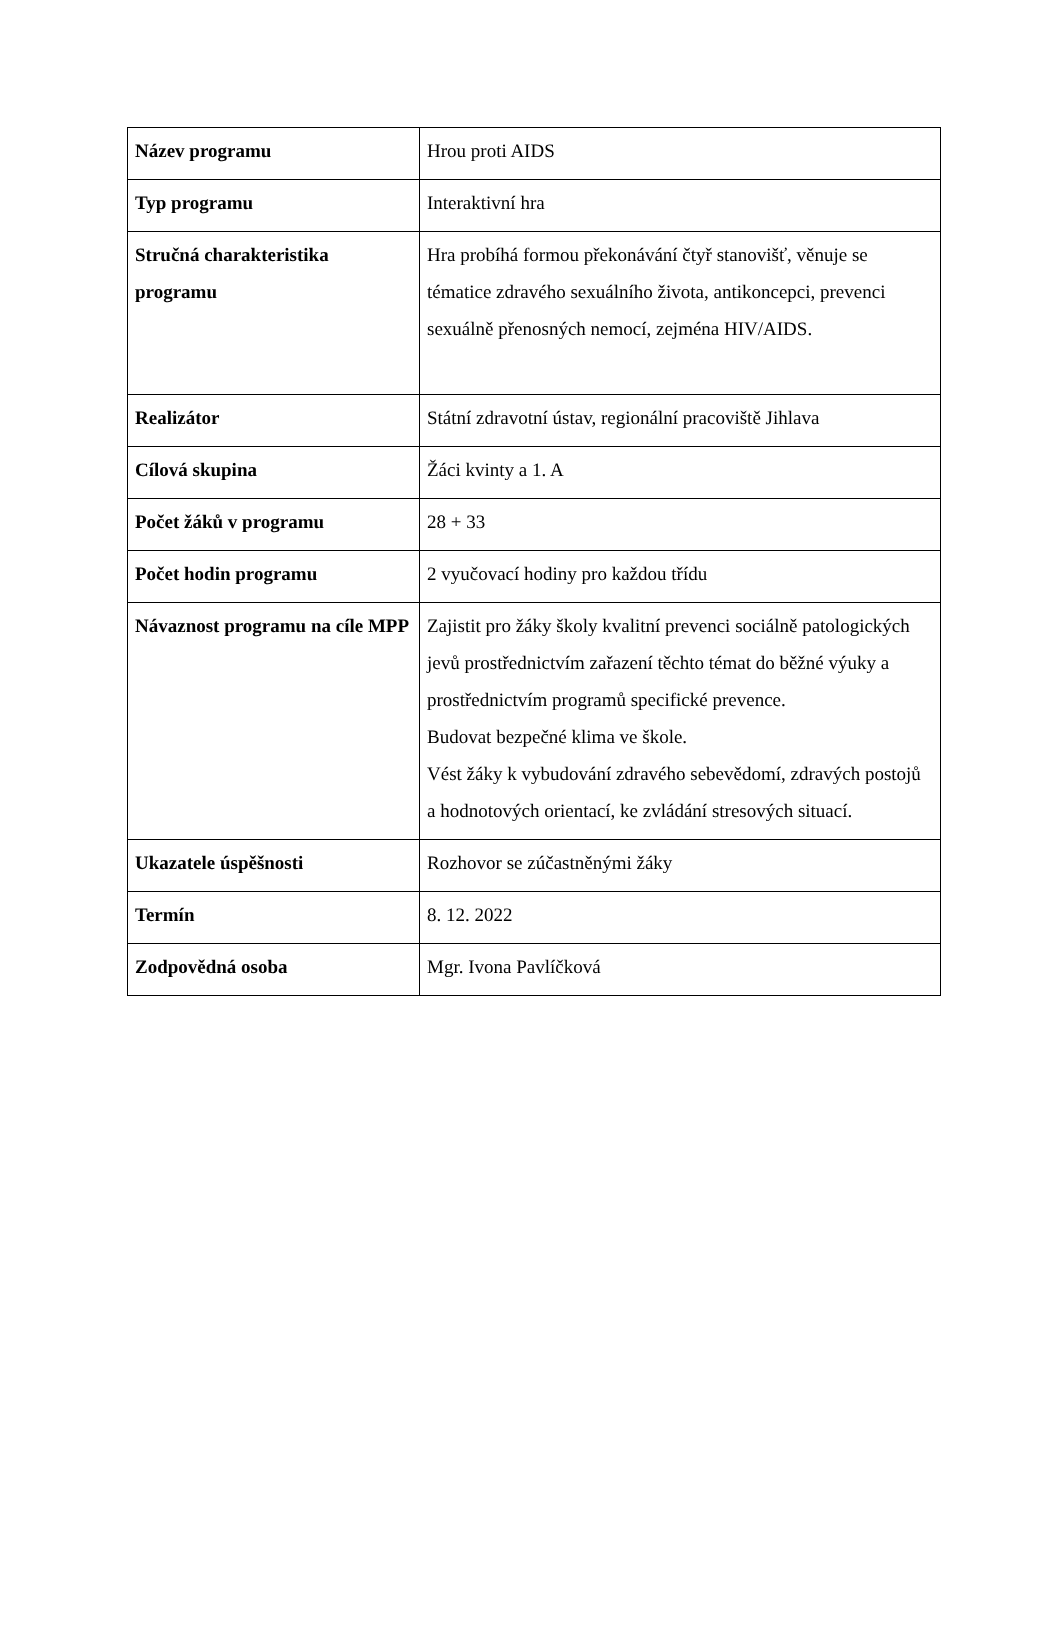| Název programu | Hrou proti AIDS |
| Typ programu | Interaktivní hra |
| Stručná charakteristika programu | Hra probíhá formou překonávání čtyř stanovišť, věnuje se tématice zdravého sexuálního života, antikoncepci, prevenci sexuálně přenosných nemocí, zejména HIV/AIDS. |
| Realizátor | Státní zdravotní ústav, regionální pracoviště Jihlava |
| Cílová skupina | Žáci kvinty a 1. A |
| Počet žáků v programu | 28 + 33 |
| Počet hodin programu | 2 vyučovací hodiny pro každou třídu |
| Návaznost programu na cíle MPP | Zajistit pro žáky školy kvalitní prevenci sociálně patologických jevů prostřednictvím zařazení těchto témat do běžné výuky a prostřednictvím programů specifické prevence. Budovat bezpečné klima ve škole. Vést žáky k vybudování zdravého sebevědomí, zdravých postojů a hodnotových orientací, ke zvládání stresových situací. |
| Ukazatele úspěšnosti | Rozhovor se zúčastněnými žáky |
| Termín | 8. 12. 2022 |
| Zodpovědná osoba | Mgr. Ivona Pavlíčková |